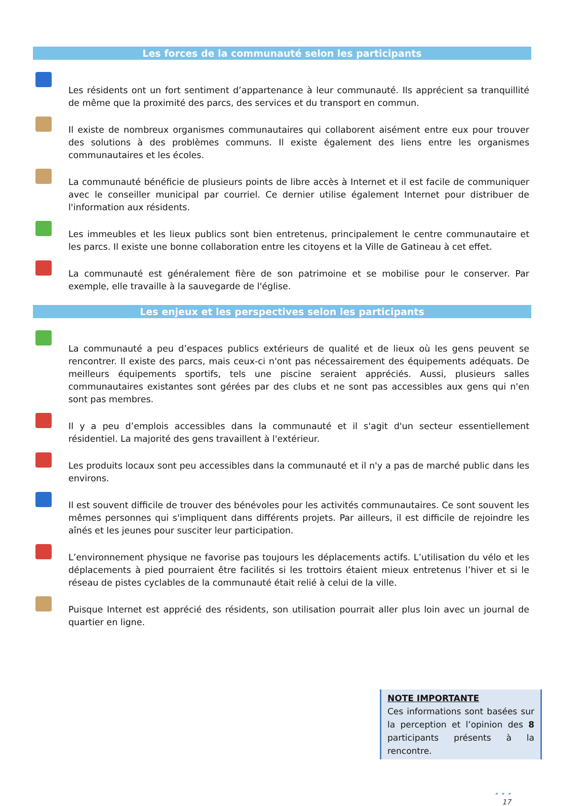Les forces de la communauté selon les participants
Les résidents ont un fort sentiment d’appartenance à leur communauté. Ils apprécient sa tranquillité de même que la proximité des parcs, des services et du transport en commun.
Il existe de nombreux organismes communautaires qui collaborent aisément entre eux pour trouver des solutions à des problèmes communs. Il existe également des liens entre les organismes communautaires et les écoles.
La communauté bénéficie de plusieurs points de libre accès à Internet et il est facile de communiquer avec le conseiller municipal par courriel. Ce dernier utilise également Internet pour distribuer de l'information aux résidents.
Les immeubles et les lieux publics sont bien entretenus, principalement le centre communautaire et les parcs. Il existe une bonne collaboration entre les citoyens et la Ville de Gatineau à cet effet.
La communauté est généralement fière de son patrimoine et se mobilise pour le conserver. Par exemple, elle travaille à la sauvegarde de l'église.
Les enjeux et les perspectives selon les participants
La communauté a peu d’espaces publics extérieurs de qualité et de lieux où les gens peuvent se rencontrer. Il existe des parcs, mais ceux-ci n'ont pas nécessairement des équipements adéquats. De meilleurs équipements sportifs, tels une piscine seraient appréciés. Aussi, plusieurs salles communautaires existantes sont gérées par des clubs et ne sont pas accessibles aux gens qui n'en sont pas membres.
Il y a peu d’emplois accessibles dans la communauté et il s'agit d'un secteur essentiellement résidentiel. La majorité des gens travaillent à l'extérieur.
Les produits locaux sont peu accessibles dans la communauté et il n'y a pas de marché public dans les environs.
Il est souvent difficile de trouver des bénévoles pour les activités communautaires. Ce sont souvent les mêmes personnes qui s'impliquent dans différents projets. Par ailleurs, il est difficile de rejoindre les aînés et les jeunes pour susciter leur participation.
L’environnement physique ne favorise pas toujours les déplacements actifs. L’utilisation du vélo et les déplacements à pied pourraient être facilités si les trottoirs étaient mieux entretenus l’hiver et si le réseau de pistes cyclables de la communauté était relié à celui de la ville.
Puisque Internet est apprécié des résidents, son utilisation pourrait aller plus loin avec un journal de quartier en ligne.
NOTE IMPORTANTE
Ces informations sont basées sur la perception et l’opinion des 8 participants présents à la rencontre.
• • •
17